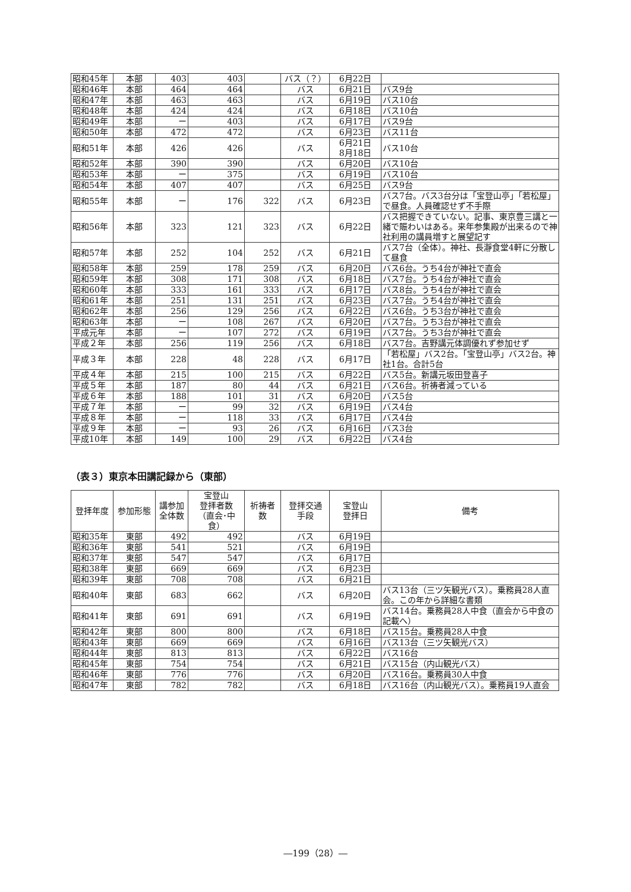| 昭和45年 | 本部 | 403 | 403 | | バス（？） | 6月22日 | |
| 昭和46年 | 本部 | 464 | 464 | | バス | 6月21日 | バス9台 |
| 昭和47年 | 本部 | 463 | 463 | | バス | 6月19日 | バス10台 |
| 昭和48年 | 本部 | 424 | 424 | | バス | 6月18日 | バス10台 |
| 昭和49年 | 本部 | ー | 403 | | バス | 6月17日 | バス9台 |
| 昭和50年 | 本部 | 472 | 472 | | バス | 6月23日 | バス11台 |
| 昭和51年 | 本部 | 426 | 426 | | バス | 6月21日 8月18日 | バス10台 |
| 昭和52年 | 本部 | 390 | 390 | | バス | 6月20日 | バス10台 |
| 昭和53年 | 本部 | ー | 375 | | バス | 6月19日 | バス10台 |
| 昭和54年 | 本部 | 407 | 407 | | バス | 6月25日 | バス9台 |
| 昭和55年 | 本部 | ー | 176 | 322 | バス | 6月23日 | バス7台。バス3台分は「宝登山亭」「若松屋」で昼食。人員確認せず不手際 |
| 昭和56年 | 本部 | 323 | 121 | 323 | バス | 6月22日 | バス把握できていない。記事、東京豊三講と一緒で賑わいはある。来年参集殿が出来るので神社利用の講員増すと展望記す |
| 昭和57年 | 本部 | 252 | 104 | 252 | バス | 6月21日 | バス7台（全体）。神社、長瀞食堂4軒に分散して昼食 |
| 昭和58年 | 本部 | 259 | 178 | 259 | バス | 6月20日 | バス6台。うち4台が神社で直会 |
| 昭和59年 | 本部 | 308 | 171 | 308 | バス | 6月18日 | バス7台。うち4台が神社で直会 |
| 昭和60年 | 本部 | 333 | 161 | 333 | バス | 6月17日 | バス8台。うち4台が神社で直会 |
| 昭和61年 | 本部 | 251 | 131 | 251 | バス | 6月23日 | バス7台。うち4台が神社で直会 |
| 昭和62年 | 本部 | 256 | 129 | 256 | バス | 6月22日 | バス6台。うち3台が神社で直会 |
| 昭和63年 | 本部 | ー | 108 | 267 | バス | 6月20日 | バス7台。うち3台が神社で直会 |
| 平成元年 | 本部 | ー | 107 | 272 | バス | 6月19日 | バス7台。うち3台が神社で直会 |
| 平成２年 | 本部 | 256 | 119 | 256 | バス | 6月18日 | バス7台。吉野講元体調優れず参加せず |
| 平成３年 | 本部 | 228 | 48 | 228 | バス | 6月17日 | 「若松屋」バス2台。「宝登山亭」バス2台。神社1台。合計5台 |
| 平成４年 | 本部 | 215 | 100 | 215 | バス | 6月22日 | バス5台。新講元坂田登喜子 |
| 平成５年 | 本部 | 187 | 80 | 44 | バス | 6月21日 | バス6台。祈祷者減っている |
| 平成６年 | 本部 | 188 | 101 | 31 | バス | 6月20日 | バス5台 |
| 平成７年 | 本部 | ー | 99 | 32 | バス | 6月19日 | バス4台 |
| 平成８年 | 本部 | ー | 118 | 33 | バス | 6月17日 | バス4台 |
| 平成９年 | 本部 | ー | 93 | 26 | バス | 6月16日 | バス3台 |
| 平成10年 | 本部 | 149 | 100 | 29 | バス | 6月22日 | バス4台 |
（表３）東京本田講記録から（東部）
| 登拝年度 | 参加形態 | 講参加 全体数 | 宝登山 登拝者数 （直会･中食） | 祈祷者 数 | 登拝交通 手段 | 宝登山 登拝日 | 備考 |
| --- | --- | --- | --- | --- | --- | --- | --- |
| 昭和35年 | 東部 | 492 | 492 | | バス | 6月19日 | |
| 昭和36年 | 東部 | 541 | 521 | | バス | 6月19日 | |
| 昭和37年 | 東部 | 547 | 547 | | バス | 6月17日 | |
| 昭和38年 | 東部 | 669 | 669 | | バス | 6月23日 | |
| 昭和39年 | 東部 | 708 | 708 | | バス | 6月21日 | |
| 昭和40年 | 東部 | 683 | 662 | | バス | 6月20日 | バス13台（三ツ矢観光バス）。乗務員28人直会。この年から詳細な書類 |
| 昭和41年 | 東部 | 691 | 691 | | バス | 6月19日 | バス14台。乗務員28人中食（直会から中食の記載へ） |
| 昭和42年 | 東部 | 800 | 800 | | バス | 6月18日 | バス15台。乗務員28人中食 |
| 昭和43年 | 東部 | 669 | 669 | | バス | 6月16日 | バス13台（三ツ矢観光バス） |
| 昭和44年 | 東部 | 813 | 813 | | バス | 6月22日 | バス16台 |
| 昭和45年 | 東部 | 754 | 754 | | バス | 6月21日 | バス15台（内山観光バス） |
| 昭和46年 | 東部 | 776 | 776 | | バス | 6月20日 | バス16台。乗務員30人中食 |
| 昭和47年 | 東部 | 782 | 782 | | バス | 6月18日 | バス16台（内山観光バス）。乗務員19人直会 |
―199（28）―